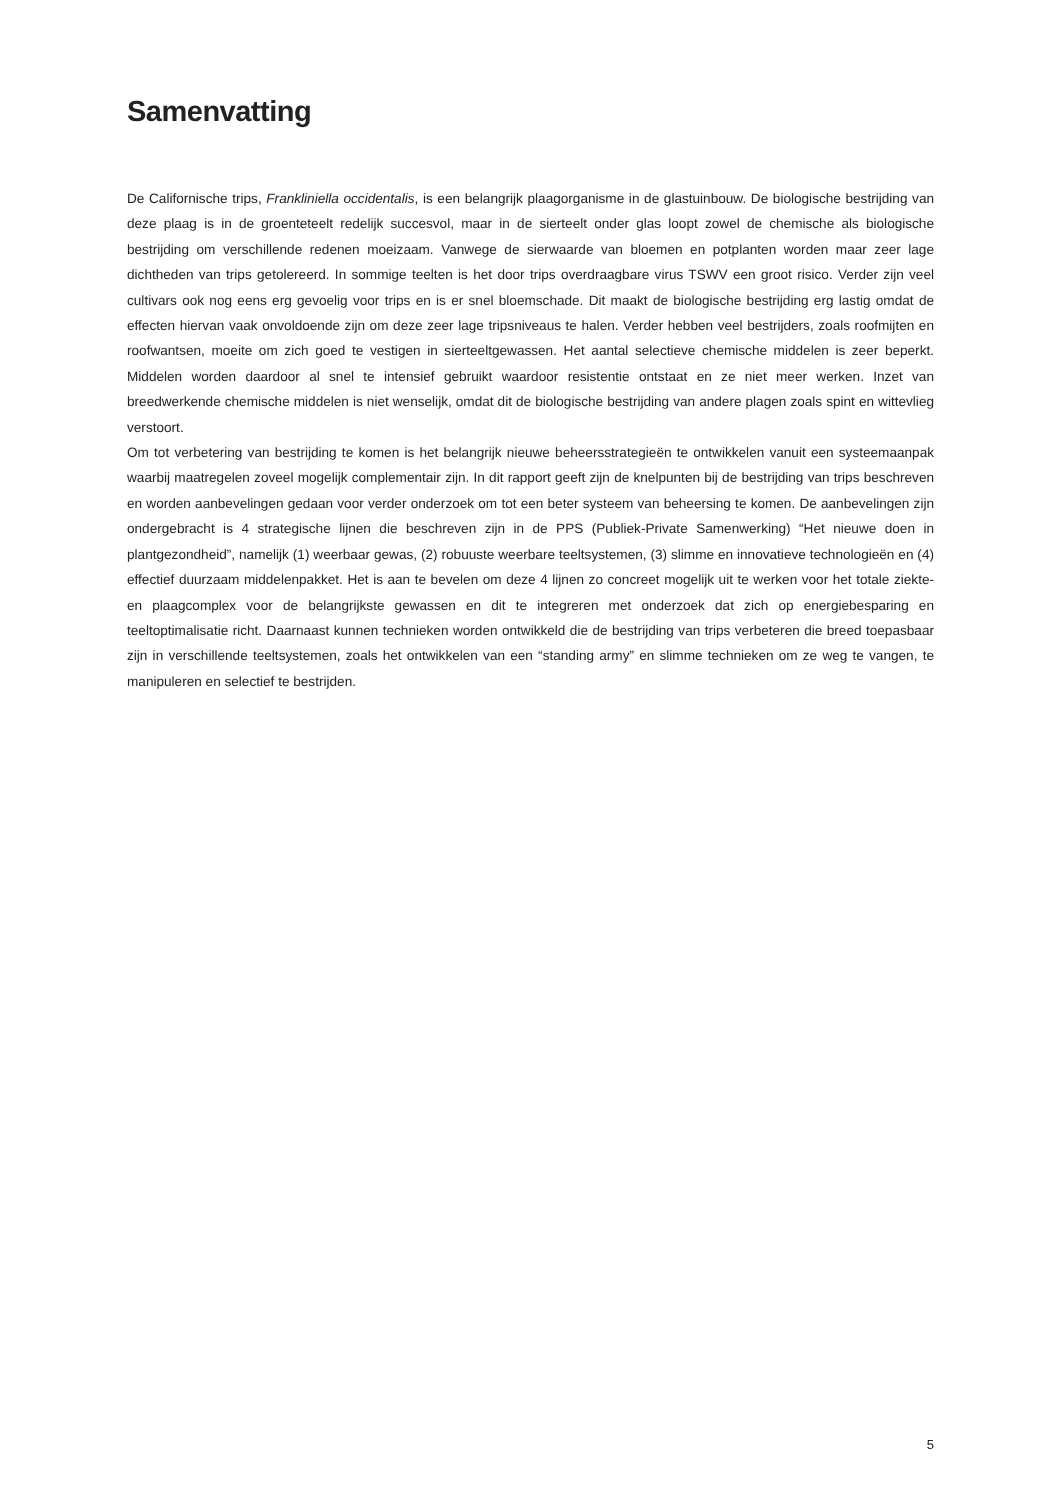Samenvatting
De Californische trips, Frankliniella occidentalis, is een belangrijk plaagorganisme in de glastuinbouw. De biologische bestrijding van deze plaag is in de groenteteelt redelijk succesvol, maar in de sierteelt onder glas loopt zowel de chemische als biologische bestrijding om verschillende redenen moeizaam. Vanwege de sierwaarde van bloemen en potplanten worden maar zeer lage dichtheden van trips getolereerd. In sommige teelten is het door trips overdraagbare virus TSWV een groot risico. Verder zijn veel cultivars ook nog eens erg gevoelig voor trips en is er snel bloemschade. Dit maakt de biologische bestrijding erg lastig omdat de effecten hiervan vaak onvoldoende zijn om deze zeer lage tripsniveaus te halen. Verder hebben veel bestrijders, zoals roofmijten en roofwantsen, moeite om zich goed te vestigen in sierteeltgewassen. Het aantal selectieve chemische middelen is zeer beperkt. Middelen worden daardoor al snel te intensief gebruikt waardoor resistentie ontstaat en ze niet meer werken. Inzet van breedwerkende chemische middelen is niet wenselijk, omdat dit de biologische bestrijding van andere plagen zoals spint en wittevlieg verstoort.
Om tot verbetering van bestrijding te komen is het belangrijk nieuwe beheersstrategieën te ontwikkelen vanuit een systeemaanpak waarbij maatregelen zoveel mogelijk complementair zijn. In dit rapport geeft zijn de knelpunten bij de bestrijding van trips beschreven en worden aanbevelingen gedaan voor verder onderzoek om tot een beter systeem van beheersing te komen. De aanbevelingen zijn ondergebracht is 4 strategische lijnen die beschreven zijn in de PPS (Publiek-Private Samenwerking) “Het nieuwe doen in plantgezondheid”, namelijk (1) weerbaar gewas, (2) robuuste weerbare teeltsystemen, (3) slimme en innovatieve technologieën en (4) effectief duurzaam middelenpakket. Het is aan te bevelen om deze 4 lijnen zo concreet mogelijk uit te werken voor het totale ziekte- en plaagcomplex voor de belangrijkste gewassen en dit te integreren met onderzoek dat zich op energiebesparing en teeltoptimalisatie richt. Daarnaast kunnen technieken worden ontwikkeld die de bestrijding van trips verbeteren die breed toepasbaar zijn in verschillende teeltsystemen, zoals het ontwikkelen van een “standing army” en slimme technieken om ze weg te vangen, te manipuleren en selectief te bestrijden.
5